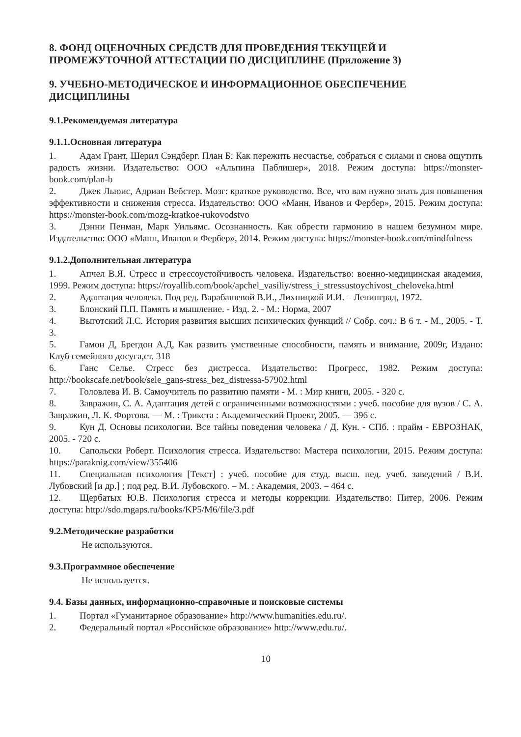8. ФОНД ОЦЕНОЧНЫХ СРЕДСТВ ДЛЯ ПРОВЕДЕНИЯ ТЕКУЩЕЙ И ПРОМЕЖУТОЧНОЙ АТТЕСТАЦИИ ПО ДИСЦИПЛИНЕ (Приложение 3)
9. УЧЕБНО-МЕТОДИЧЕСКОЕ И ИНФОРМАЦИОННОЕ ОБЕСПЕЧЕНИЕ ДИСЦИПЛИНЫ
9.1.Рекомендуемая литература
9.1.1.Основная литература
1. Адам Грант, Шерил Сэндберг. План Б: Как пережить несчастье, собраться с силами и снова ощутить радость жизни. Издательство: ООО «Альпина Паблишер», 2018. Режим доступа: https://monster-book.com/plan-b
2. Джек Льюис, Адриан Вебстер. Мозг: краткое руководство. Все, что вам нужно знать для повышения эффективности и снижения стресса. Издательство: ООО «Манн, Иванов и Фербер», 2015. Режим доступа: https://monster-book.com/mozg-kratkoe-rukovodstvo
3. Дэнни Пенман, Марк Уильямс. Осознанность. Как обрести гармонию в нашем безумном мире. Издательство: ООО «Манн, Иванов и Фербер», 2014. Режим доступа: https://monster-book.com/mindfulness
9.1.2.Дополнительная литература
1. Апчел В.Я. Стресс и стрессоустойчивость человека. Издательство: военно-медицинская академия, 1999. Режим доступа: https://royallib.com/book/apchel_vasiliy/stress_i_stressustoychivost_cheloveka.html
2. Адаптация человека. Под ред. Варабашевой В.И., Лихницкой И.И. – Ленинград, 1972.
3. Блонский П.П. Память и мышление. - Изд. 2. - М.: Норма, 2007
4. Выготский Л.С. История развития высших психических функций // Собр. соч.: В 6 т. - М., 2005. - Т. 3.
5. Гамон Д, Брегдон А.Д, Как развить умственные способности, память и внимание, 2009г, Издано: Клуб семейного досуга,ст. 318
6. Ганс Селье. Стресс без дистресса. Издательство: Прогресс, 1982. Режим доступа: http://bookscafe.net/book/sele_gans-stress_bez_distressa-57902.html
7. Головлева И. В. Самоучитель по развитию памяти - М. : Мир книги, 2005. - 320 с.
8. Завражин, С. А. Адаптация детей с ограниченными возможностями : учеб. пособие для вузов / С. А. Завражин, Л. К. Фортова. — М. : Трикста : Академический Проект, 2005. — 396 с.
9. Кун Д. Основы психологии. Все тайны поведения человека / Д. Кун. - СПб. : прайм - ЕВРОЗНАК, 2005. - 720 с.
10. Сапольски Роберт. Психология стресса. Издательство: Мастера психологии, 2015. Режим доступа: https://paraknig.com/view/355406
11. Специальная психология [Текст] : учеб. пособие для студ. высш. пед. учеб. заведений / В.И. Лубовский [и др.] ; под ред. В.И. Лубовского. – М. : Академия, 2003. – 464 с.
12. Щербатых Ю.В. Психология стресса и методы коррекции. Издательство: Питер, 2006. Режим доступа: http://sdo.mgaps.ru/books/KP5/M6/file/3.pdf
9.2.Методические разработки
Не используются.
9.3.Программное обеспечение
Не используется.
9.4. Базы данных, информационно-справочные и поисковые системы
1. Портал «Гуманитарное образование» http://www.humanities.edu.ru/.
2. Федеральный портал «Российское образование» http://www.edu.ru/.
10